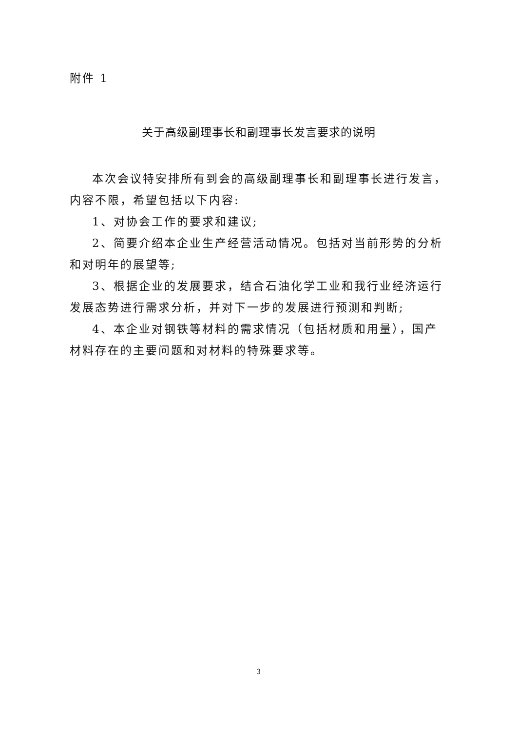附件 1
关于高级副理事长和副理事长发言要求的说明
本次会议特安排所有到会的高级副理事长和副理事长进行发言，内容不限，希望包括以下内容:
1、对协会工作的要求和建议;
2、简要介绍本企业生产经营活动情况。包括对当前形势的分析和对明年的展望等;
3、根据企业的发展要求，结合石油化学工业和我行业经济运行发展态势进行需求分析，并对下一步的发展进行预测和判断;
4、本企业对钢铁等材料的需求情况（包括材质和用量），国产材料存在的主要问题和对材料的特殊要求等。
3